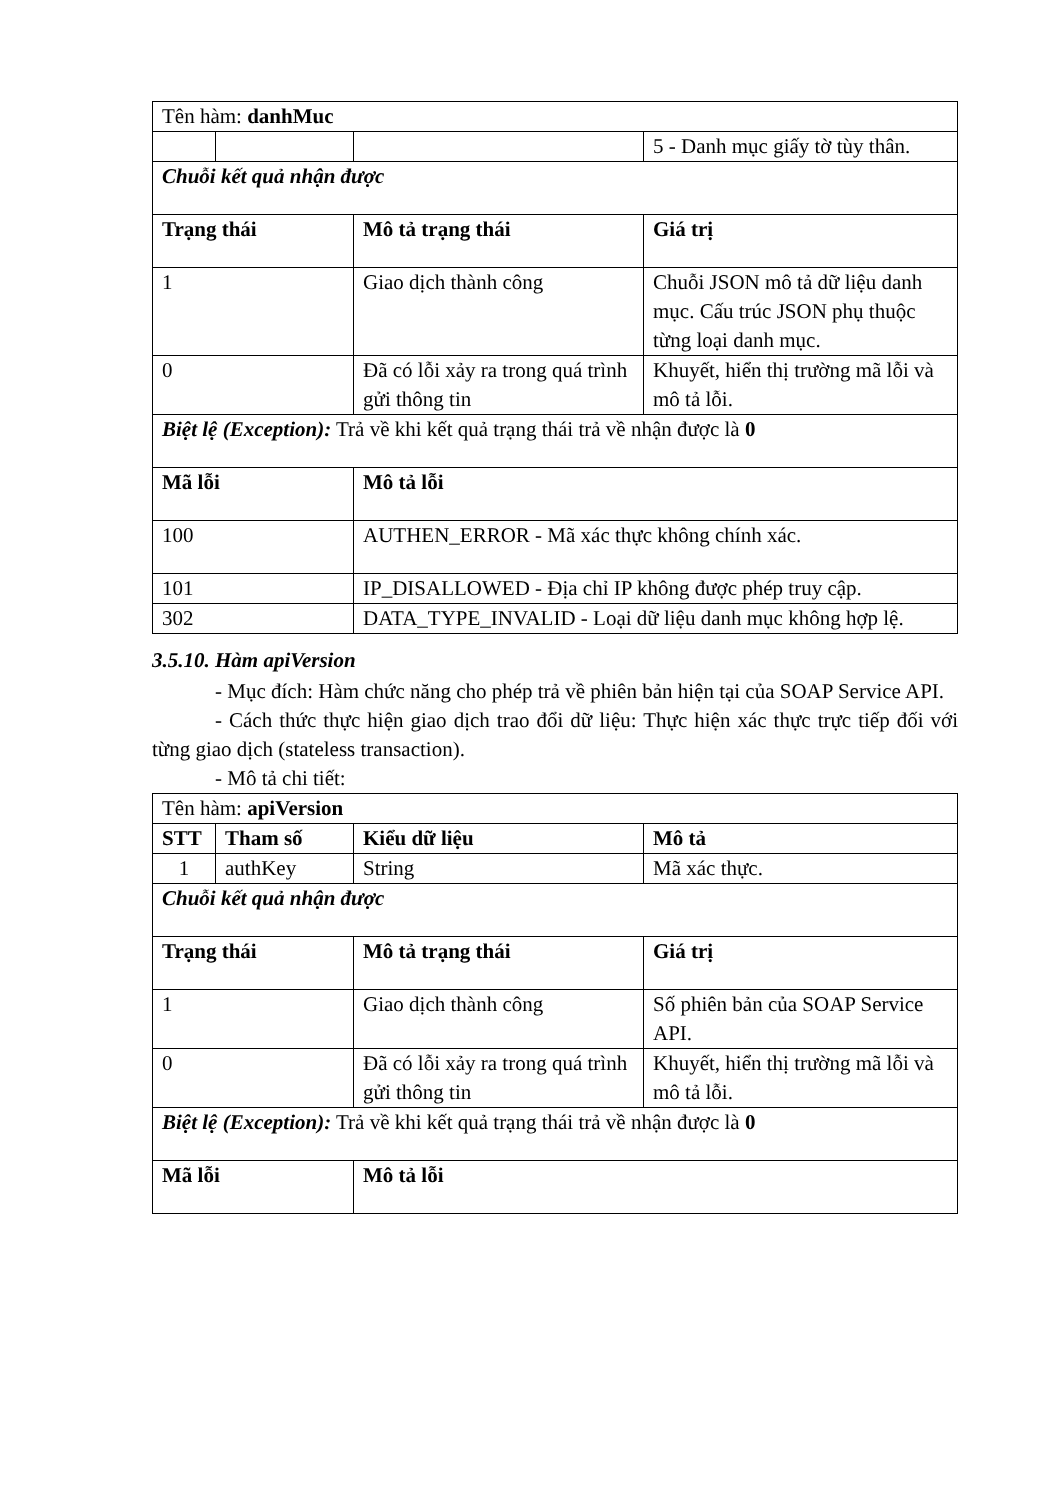| Tên hàm: danhMuc | | | |
| | | | 5 - Danh mục giấy tờ tùy thân. |
| Chuỗi kết quả nhận được | | | |
| Trạng thái | | Mô tả trạng thái | Giá trị |
| 1 | | Giao dịch thành công | Chuỗi JSON mô tả dữ liệu danh mục. Cấu trúc JSON phụ thuộc từng loại danh mục. |
| 0 | | Đã có lỗi xảy ra trong quá trình gửi thông tin | Khuyết, hiển thị trường mã lỗi và mô tả lỗi. |
| Biệt lệ (Exception): Trả về khi kết quả trạng thái trả về nhận được là 0 | | | |
| Mã lỗi | | Mô tả lỗi | |
| 100 | | AUTHEN_ERROR - Mã xác thực không chính xác. | |
| 101 | | IP_DISALLOWED - Địa chỉ IP không được phép truy cập. | |
| 302 | | DATA_TYPE_INVALID - Loại dữ liệu danh mục không hợp lệ. | |
3.5.10. Hàm apiVersion
- Mục đích: Hàm chức năng cho phép trả về phiên bản hiện tại của SOAP Service API.
- Cách thức thực hiện giao dịch trao đổi dữ liệu: Thực hiện xác thực trực tiếp đối với từng giao dịch (stateless transaction).
- Mô tả chi tiết:
| Tên hàm: apiVersion | | | |
| STT | Tham số | Kiểu dữ liệu | Mô tả |
| 1 | authKey | String | Mã xác thực. |
| Chuỗi kết quả nhận được | | | |
| Trạng thái | | Mô tả trạng thái | Giá trị |
| 1 | | Giao dịch thành công | Số phiên bản của SOAP Service API. |
| 0 | | Đã có lỗi xảy ra trong quá trình gửi thông tin | Khuyết, hiển thị trường mã lỗi và mô tả lỗi. |
| Biệt lệ (Exception): Trả về khi kết quả trạng thái trả về nhận được là 0 | | | |
| Mã lỗi | | Mô tả lỗi | |